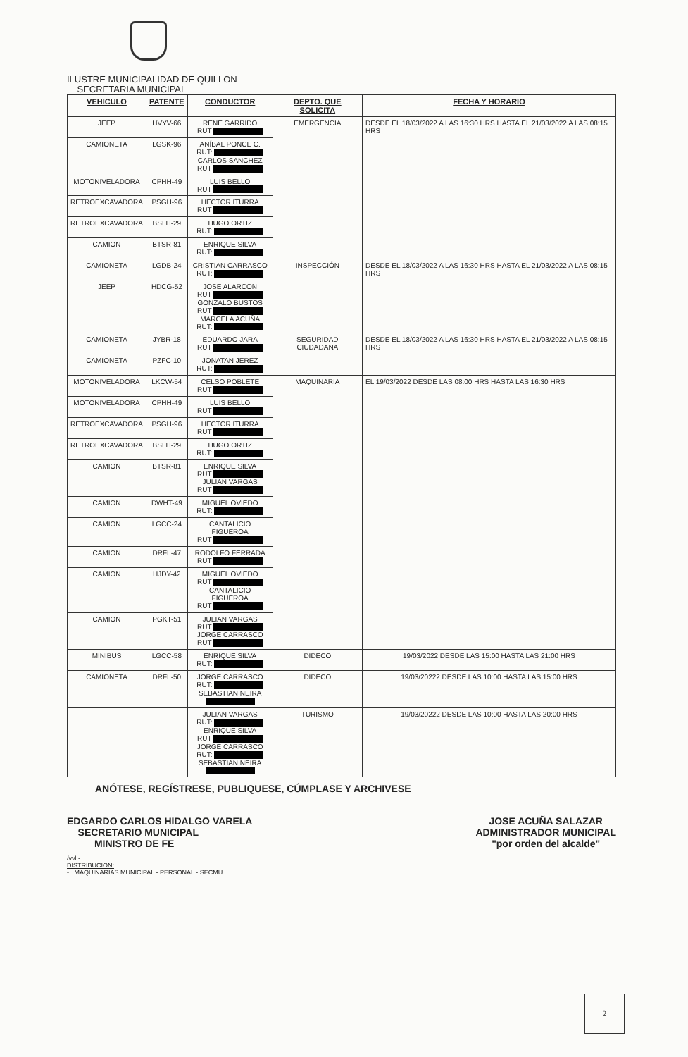ILUSTRE MUNICIPALIDAD DE QUILLON
SECRETARIA MUNICIPAL
| VEHICULO | PATENTE | CONDUCTOR | DEPTO. QUE SOLICITA | FECHA Y HORARIO |
| --- | --- | --- | --- | --- |
| JEEP | HVYV-66 | RENE GARRIDO RUT | EMERGENCIA | DESDE EL 18/03/2022 A LAS 16:30 HRS HASTA EL 21/03/2022 A LAS 08:15 HRS |
| CAMIONETA | LGSK-96 | ANÍBAL PONCE C. RUT: CARLOS SANCHEZ RUT | | |
| MOTONIVELADORA | CPHH-49 | LUIS BELLO RUT | | |
| RETROEXCAVADORA | PSGH-96 | HECTOR ITURRA RUT | | |
| RETROEXCAVADORA | BSLH-29 | HUGO ORTIZ RUT: | | |
| CAMION | BTSR-81 | ENRIQUE SILVA RUT: | | |
| CAMIONETA | LGDB-24 | CRISTIAN CARRASCO RUT: | INSPECCIÓN | DESDE EL 18/03/2022 A LAS 16:30 HRS HASTA EL 21/03/2022 A LAS 08:15 HRS |
| JEEP | HDCG-52 | JOSE ALARCON RUT GONZALO BUSTOS RUT MARCELA ACUÑA RUT: | | |
| CAMIONETA | JYBR-18 | EDUARDO JARA RUT | SEGURIDAD CIUDADANA | DESDE EL 18/03/2022 A LAS 16:30 HRS HASTA EL 21/03/2022 A LAS 08:15 HRS |
| CAMIONETA | PZFC-10 | JONATAN JEREZ RUT: | | |
| MOTONIVELADORA | LKCW-54 | CELSO POBLETE RUT | MAQUINARIA | EL 19/03/2022 DESDE LAS 08:00 HRS HASTA LAS 16:30 HRS |
| MOTONIVELADORA | CPHH-49 | LUIS BELLO RUT | | |
| RETROEXCAVADORA | PSGH-96 | HECTOR ITURRA RUT | | |
| RETROEXCAVADORA | BSLH-29 | HUGO ORTIZ RUT: | | |
| CAMION | BTSR-81 | ENRIQUE SILVA RUT JULIAN VARGAS RUT | | |
| CAMION | DWHT-49 | MIGUEL OVIEDO RUT: | | |
| CAMION | LGCC-24 | CANTALICIO FIGUEROA RUT | | |
| CAMION | DRFL-47 | RODOLFO FERRADA RUT | | |
| CAMION | HJDY-42 | MIGUEL OVIEDO RUT CANTALICIO FIGUEROA RUT | | |
| CAMION | PGKT-51 | JULIAN VARGAS RUT JORGE CARRASCO RUT | | |
| MINIBUS | LGCC-58 | ENRIQUE SILVA RUT: | DIDECO | 19/03/2022 DESDE LAS 15:00 HASTA LAS 21:00 HRS |
| CAMIONETA | DRFL-50 | JORGE CARRASCO RUT: SEBASTIAN NEIRA | DIDECO | 19/03/20222 DESDE LAS 10:00 HASTA LAS 15:00 HRS |
| | | JULIAN VARGAS RUT: ENRIQUE SILVA RUT JORGE CARRASCO RUT: SEBASTIAN NEIRA | TURISMO | 19/03/20222 DESDE LAS 10:00 HASTA LAS 20:00 HRS |
ANÓTESE, REGÍSTRESE, PUBLIQUESE, CÚMPLASE Y ARCHIVESE
EDGARDO CARLOS HIDALGO VARELA
SECRETARIO MUNICIPAL
MINISTRO DE FE
JOSE ACUÑA SALAZAR
ADMINISTRADOR MUNICIPAL
"por orden del alcalde"
/vvl.-
DISTRIBUCION:
- MAQUINARIAS MUNICIPAL - PERSONAL - SECMU
2